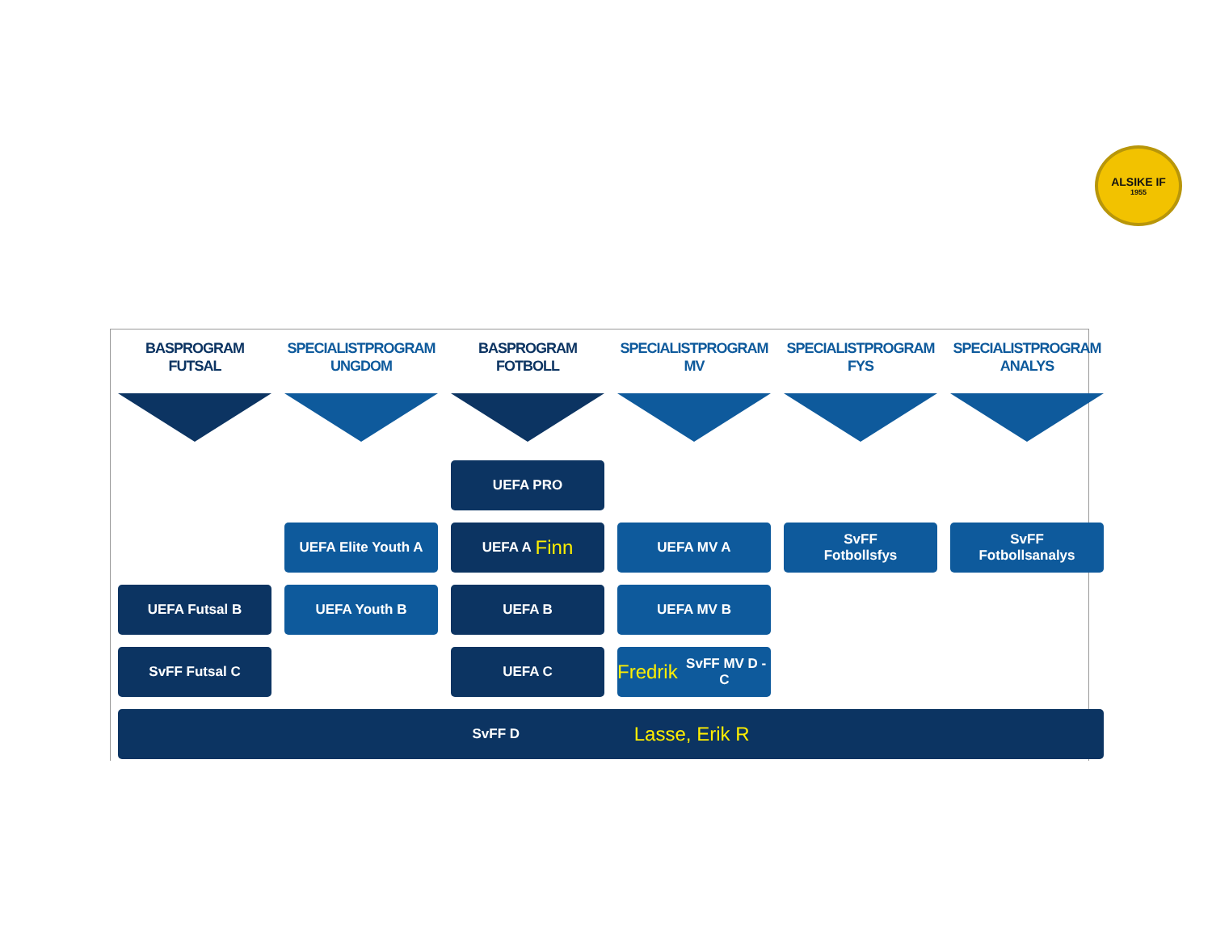ALSIKE IF
1955
BASPROGRAM
FUTSAL
SPECIALISTPROGRAM
UNGDOM
BASPROGRAM
FOTBOLL
SPECIALISTPROGRAM
MV
SPECIALISTPROGRAM
FYS
SPECIALISTPROGRAM
ANALYS
UEFA PRO
UEFA Elite Youth A
UEFA A Finn
UEFA MV A
SvFF
Fotbollsfys
SvFF
Fotbollsanalys
UEFA Futsal B
UEFA Youth B
UEFA B
UEFA MV B
SvFF Futsal C
UEFA C
Fredrik SvFF MV D - C
SvFF D Lasse, Erik R